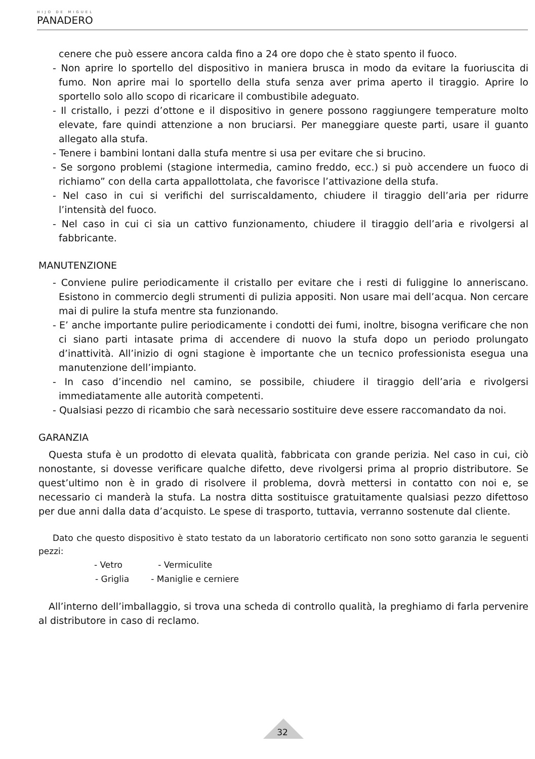HIJO DE MIGUEL
PANADERO
cenere che può essere ancora calda fino a 24 ore dopo che è stato spento il fuoco.
- Non aprire lo sportello del dispositivo in maniera brusca in modo da evitare la fuoriuscita di fumo. Non aprire mai lo sportello della stufa senza aver prima aperto il tiraggio. Aprire lo sportello solo allo scopo di ricaricare il combustibile adeguato.
- Il cristallo, i pezzi d’ottone e il dispositivo in genere possono raggiungere temperature molto elevate, fare quindi attenzione a non bruciarsi. Per maneggiare queste parti, usare il guanto allegato alla stufa.
- Tenere i bambini lontani dalla stufa mentre si usa per evitare che si brucino.
- Se sorgono problemi (stagione intermedia, camino freddo, ecc.) si può accendere un fuoco di richiamo” con della carta appallottolata, che favorisce l’attivazione della stufa.
- Nel caso in cui si verifichi del surriscaldamento, chiudere il tiraggio dell’aria per ridurre l’intensità del fuoco.
- Nel caso in cui ci sia un cattivo funzionamento, chiudere il tiraggio dell’aria e rivolgersi al fabbricante.
MANUTENZIONE
- Conviene pulire periodicamente il cristallo per evitare che i resti di fuliggine lo anneriscano. Esistono in commercio degli strumenti di pulizia appositi. Non usare mai dell’acqua. Non cercare mai di pulire la stufa mentre sta funzionando.
- E’ anche importante pulire periodicamente i condotti dei fumi, inoltre, bisogna verificare che non ci siano parti intasate prima di accendere di nuovo la stufa dopo un periodo prolungato d’inattività. All’inizio di ogni stagione è importante che un tecnico professionista esegua una manutenzione dell’impianto.
- In caso d’incendio nel camino, se possibile, chiudere il tiraggio dell’aria e rivolgersi immediatamente alle autorità competenti.
- Qualsiasi pezzo di ricambio che sarà necessario sostituire deve essere raccomandato da noi.
GARANZIA
Questa stufa è un prodotto di elevata qualità, fabbricata con grande perizia. Nel caso in cui, ciò nonostante, si dovesse verificare qualche difetto, deve rivolgersi prima al proprio distributore. Se quest’ultimo non è in grado di risolvere il problema, dovrà mettersi in contatto con noi e, se necessario ci manderà la stufa. La nostra ditta sostituisce gratuitamente qualsiasi pezzo difettoso per due anni dalla data d’acquisto. Le spese di trasporto, tuttavia, verranno sostenute dal cliente.
Dato che questo dispositivo è stato testato da un laboratorio certificato non sono sotto garanzia le seguenti pezzi:
- Vetro - Vermiculite
- Griglia - Maniglie e cerniere
All’interno dell’imballaggio, si trova una scheda di controllo qualità, la preghiamo di farla pervenire al distributore in caso di reclamo.
32